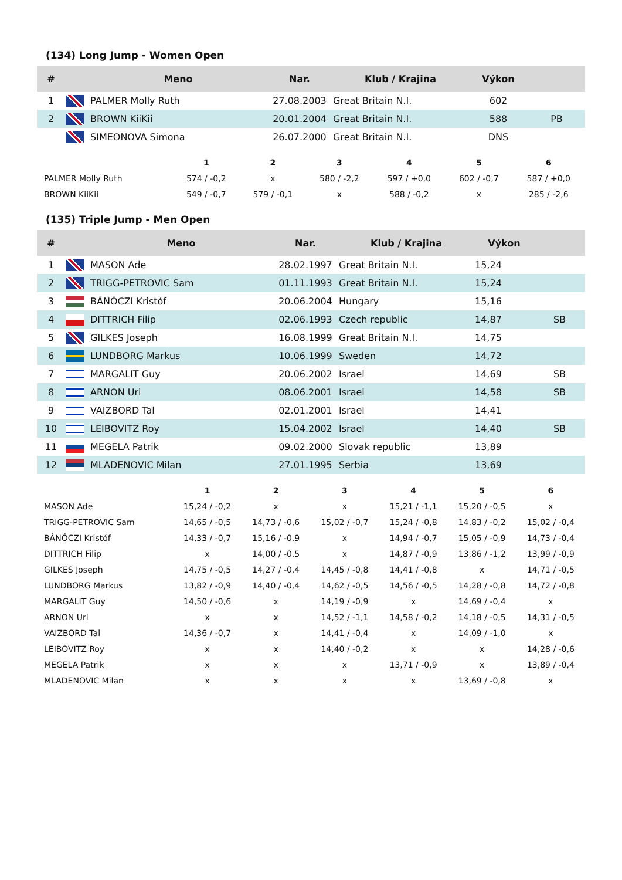(134) Long Jump - Women Open
| # | | Meno | Nar. | Klub / Krajina | Výkon | |
| --- | --- | --- | --- | --- | --- | --- |
| 1 | | PALMER Molly Ruth | 27.08.2003 | Great Britain N.I. | 602 | |
| 2 | | BROWN KiiKii | 20.01.2004 | Great Britain N.I. | 588 | PB |
| | | SIMEONOVA Simona | 26.07.2000 | Great Britain N.I. | DNS | |
| | 1 | 2 | 3 | 4 | 5 | 6 |
| --- | --- | --- | --- | --- | --- | --- |
| PALMER Molly Ruth | 574 / -0,2 | x | 580 / -2,2 | 597 / +0,0 | 602 / -0,7 | 587 / +0,0 |
| BROWN KiiKii | 549 / -0,7 | 579 / -0,1 | x | 588 / -0,2 | x | 285 / -2,6 |
(135) Triple Jump - Men Open
| # | | Meno | Nar. | Klub / Krajina | Výkon | |
| --- | --- | --- | --- | --- | --- | --- |
| 1 | | MASON Ade | 28.02.1997 | Great Britain N.I. | 15,24 | |
| 2 | | TRIGG-PETROVIC Sam | 01.11.1993 | Great Britain N.I. | 15,24 | |
| 3 | | BÁNÓCZI Kristóf | 20.06.2004 | Hungary | 15,16 | |
| 4 | | DITTRICH Filip | 02.06.1993 | Czech republic | 14,87 | SB |
| 5 | | GILKES Joseph | 16.08.1999 | Great Britain N.I. | 14,75 | |
| 6 | | LUNDBORG Markus | 10.06.1999 | Sweden | 14,72 | |
| 7 | | MARGALIT Guy | 20.06.2002 | Israel | 14,69 | SB |
| 8 | | ARNON Uri | 08.06.2001 | Israel | 14,58 | SB |
| 9 | | VAIZBORD Tal | 02.01.2001 | Israel | 14,41 | |
| 10 | | LEIBOVITZ Roy | 15.04.2002 | Israel | 14,40 | SB |
| 11 | | MEGELA Patrik | 09.02.2000 | Slovak republic | 13,89 | |
| 12 | | MLADENOVIC Milan | 27.01.1995 | Serbia | 13,69 | |
| | 1 | 2 | 3 | 4 | 5 | 6 |
| --- | --- | --- | --- | --- | --- | --- |
| MASON Ade | 15,24 / -0,2 | x | x | 15,21 / -1,1 | 15,20 / -0,5 | x |
| TRIGG-PETROVIC Sam | 14,65 / -0,5 | 14,73 / -0,6 | 15,02 / -0,7 | 15,24 / -0,8 | 14,83 / -0,2 | 15,02 / -0,4 |
| BÁNÓCZI Kristóf | 14,33 / -0,7 | 15,16 / -0,9 | x | 14,94 / -0,7 | 15,05 / -0,9 | 14,73 / -0,4 |
| DITTRICH Filip | x | 14,00 / -0,5 | x | 14,87 / -0,9 | 13,86 / -1,2 | 13,99 / -0,9 |
| GILKES Joseph | 14,75 / -0,5 | 14,27 / -0,4 | 14,45 / -0,8 | 14,41 / -0,8 | x | 14,71 / -0,5 |
| LUNDBORG Markus | 13,82 / -0,9 | 14,40 / -0,4 | 14,62 / -0,5 | 14,56 / -0,5 | 14,28 / -0,8 | 14,72 / -0,8 |
| MARGALIT Guy | 14,50 / -0,6 | x | 14,19 / -0,9 | x | 14,69 / -0,4 | x |
| ARNON Uri | x | x | 14,52 / -1,1 | 14,58 / -0,2 | 14,18 / -0,5 | 14,31 / -0,5 |
| VAIZBORD Tal | 14,36 / -0,7 | x | 14,41 / -0,4 | x | 14,09 / -1,0 | x |
| LEIBOVITZ Roy | x | x | 14,40 / -0,2 | x | x | 14,28 / -0,6 |
| MEGELA Patrik | x | x | x | 13,71 / -0,9 | x | 13,89 / -0,4 |
| MLADENOVIC Milan | x | x | x | x | 13,69 / -0,8 | x |